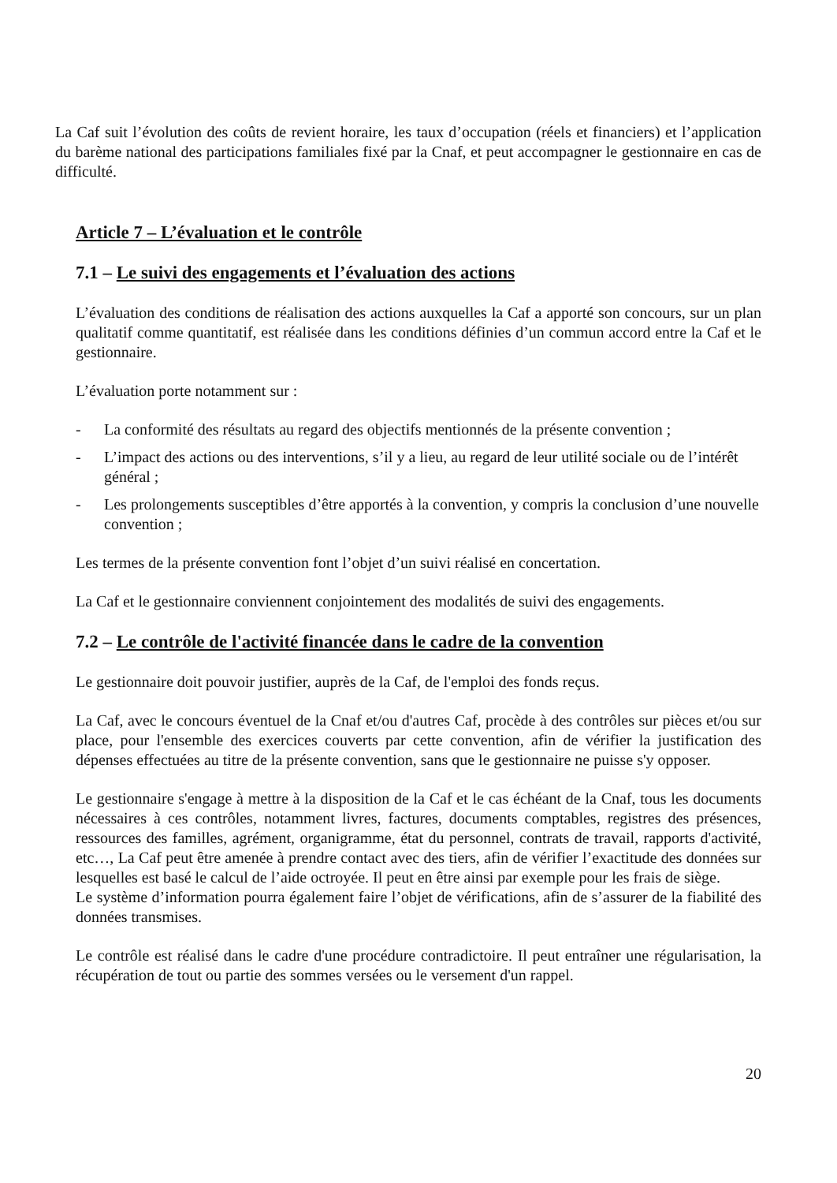La Caf suit l’évolution des coûts de revient horaire, les taux d’occupation (réels et financiers) et l’application du barème national des participations familiales fixé par la Cnaf, et peut accompagner le gestionnaire en cas de difficulté.
Article 7 – L’évaluation et le contrôle
7.1 – Le suivi des engagements et l’évaluation des actions
L’évaluation des conditions de réalisation des actions auxquelles la Caf a apporté son concours, sur un plan qualitatif comme quantitatif, est réalisée dans les conditions définies d’un commun accord entre la Caf et le gestionnaire.
L’évaluation porte notamment sur :
- La conformité des résultats au regard des objectifs mentionnés de la présente convention ;
- L’impact des actions ou des interventions, s’il y a lieu, au regard de leur utilité sociale ou de l’intérêt général ;
- Les prolongements susceptibles d’être apportés à la convention, y compris la conclusion d’une nouvelle convention ;
Les termes de la présente convention font l’objet d’un suivi réalisé en concertation.
La Caf et le gestionnaire conviennent conjointement des modalités de suivi des engagements.
7.2 – Le contrôle de l'activité financée dans le cadre de la convention
Le gestionnaire doit pouvoir justifier, auprès de la Caf, de l'emploi des fonds reçus.
La Caf, avec le concours éventuel de la Cnaf et/ou d'autres Caf, procède à des contrôles sur pièces et/ou sur place, pour l'ensemble des exercices couverts par cette convention, afin de vérifier la justification des dépenses effectuées au titre de la présente convention, sans que le gestionnaire ne puisse s'y opposer.
Le gestionnaire s'engage à mettre à la disposition de la Caf et le cas échéant de la Cnaf, tous les documents nécessaires à ces contrôles, notamment livres, factures, documents comptables, registres des présences, ressources des familles, agrément, organigramme, état du personnel, contrats de travail, rapports d'activité, etc…, La Caf peut être amenée à prendre contact avec des tiers, afin de vérifier l’exactitude des données sur lesquelles est basé le calcul de l’aide octroyée. Il peut en être ainsi par exemple pour les frais de siège.
Le système d’information pourra également faire l’objet de vérifications, afin de s’assurer de la fiabilité des données transmises.
Le contrôle est réalisé dans le cadre d'une procédure contradictoire. Il peut entraîner une régularisation, la récupération de tout ou partie des sommes versées ou le versement d'un rappel.
20